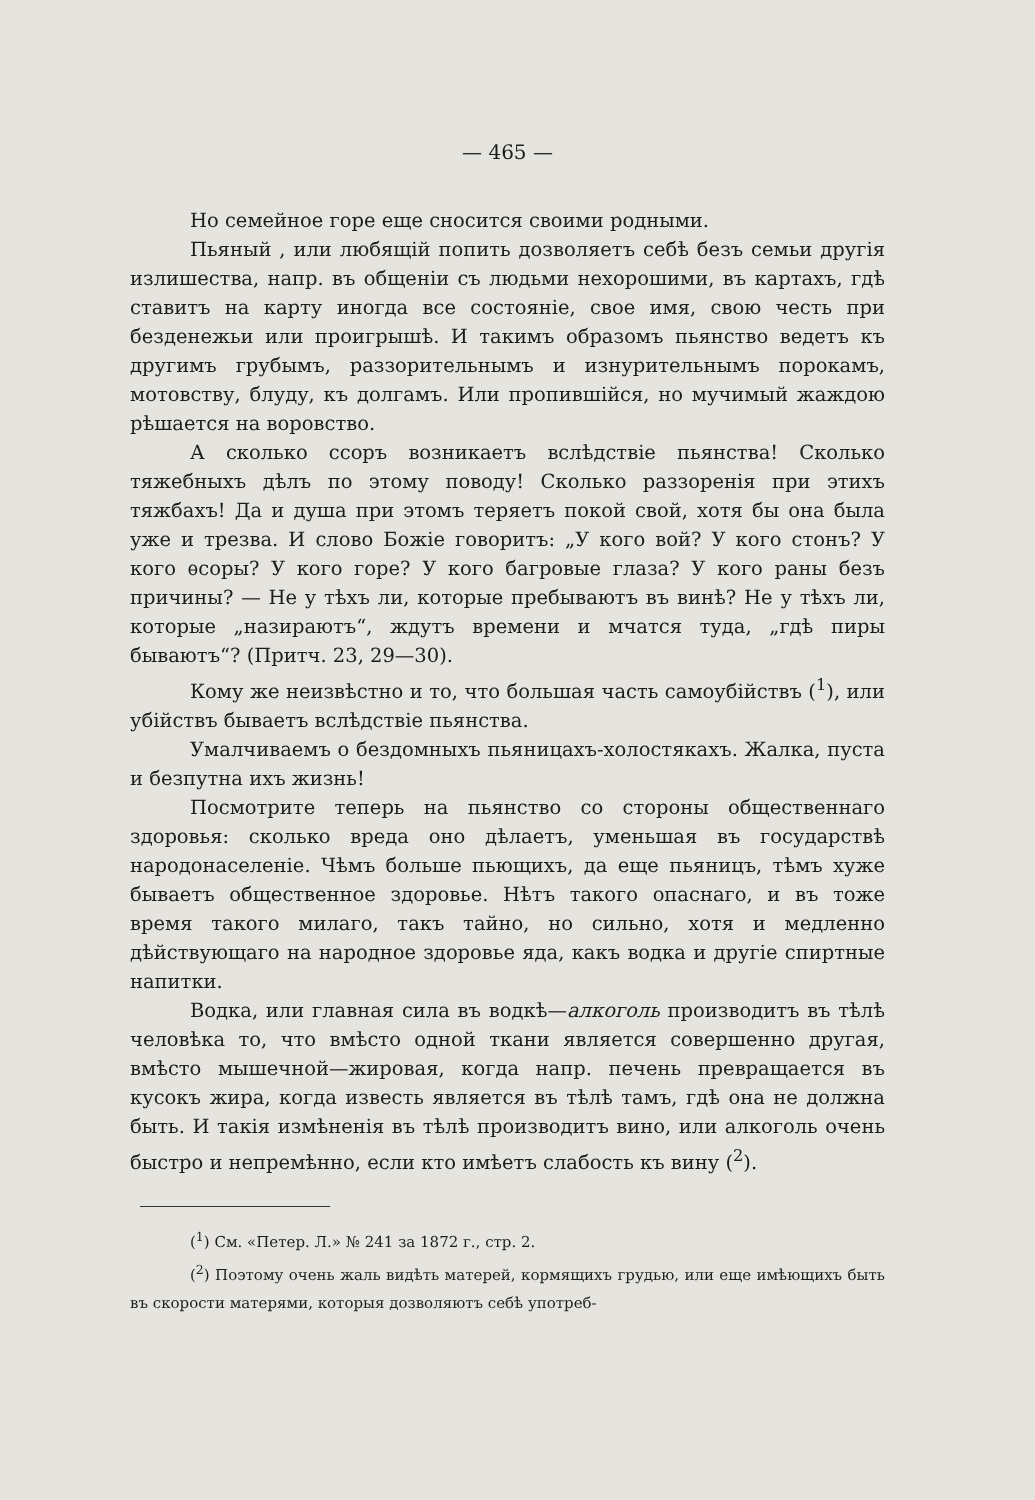— 465 —
Но семейное горе еще сносится своими родными.
Пьяный , или любящій попить дозволяетъ себѣ безъ семьи другія излишества, напр. въ общеніи съ людьми нехорошими, въ картахъ, гдѣ ставитъ на карту иногда все состояніе, свое имя, свою честь при безденежьи или проигрышѣ. И такимъ образомъ пьянство ведетъ къ другимъ грубымъ, раззорительнымъ и изнурительнымъ порокамъ, мотовству, блуду, къ долгамъ. Или пропившійся, но мучимый жаждою рѣшается на воровство.
А сколько ссоръ возникаетъ вслѣдствіе пьянства! Сколько тяжебныхъ дѣлъ по этому поводу! Сколько раззоренія при этихъ тяжбахъ! Да и душа при этомъ теряетъ покой свой, хотя бы она была уже и трезва. И слово Божіе говоритъ: „У кого вой? У кого стонъ? У кого ѳсоры? У кого горе? У кого багровые глаза? У кого раны безъ причины? — Не у тѣхъ ли, которые пребываютъ въ винѣ? Не у тѣхъ ли, которые „назираютъ“, ждутъ времени и мчатся туда, „гдѣ пиры бываютъ“? (Притч. 23, 29—30).
Кому же неизвѣстно и то, что большая часть самоубійствъ (<sup>1</sup>), или убійствъ бываетъ вслѣдствіе пьянства.
Умалчиваемъ о бездомныхъ пьяницахъ-холостякахъ. Жалка, пуста и безпутна ихъ жизнь!
Посмотрите теперь на пьянство со стороны общественнаго здоровья: сколько вреда оно дѣлаетъ, уменьшая въ государствѣ народонаселеніе. Чѣмъ больше пьющихъ, да еще пьяницъ, тѣмъ хуже бываетъ общественное здоровье. Нѣтъ такого опаснаго, и въ тоже время такого милаго, такъ тайно, но сильно, хотя и медленно дѣйствующаго на народное здоровье яда, какъ водка и другіе спиртные напитки.
Водка, или главная сила въ водкѣ—алкоголь производитъ въ тѣлѣ человѣка то, что вмѣсто одной ткани является совершенно другая, вмѣсто мышечной—жировая, когда напр. печень превращается въ кусокъ жира, когда известь является въ тѣлѣ тамъ, гдѣ она не должна быть. И такія измѣненія въ тѣлѣ производитъ вино, или алкоголь очень быстро и непремѣнно, если кто имѣетъ слабость къ вину (<sup>2</sup>).
(<sup>1</sup>) См. «Петер. Л.» № 241 за 1872 г., стр. 2.
(<sup>2</sup>) Поэтому очень жаль видѣть матерей, кормящихъ грудью, или еще имѣющихъ быть въ скорости матерями, которыя дозволяютъ себѣ употреб-